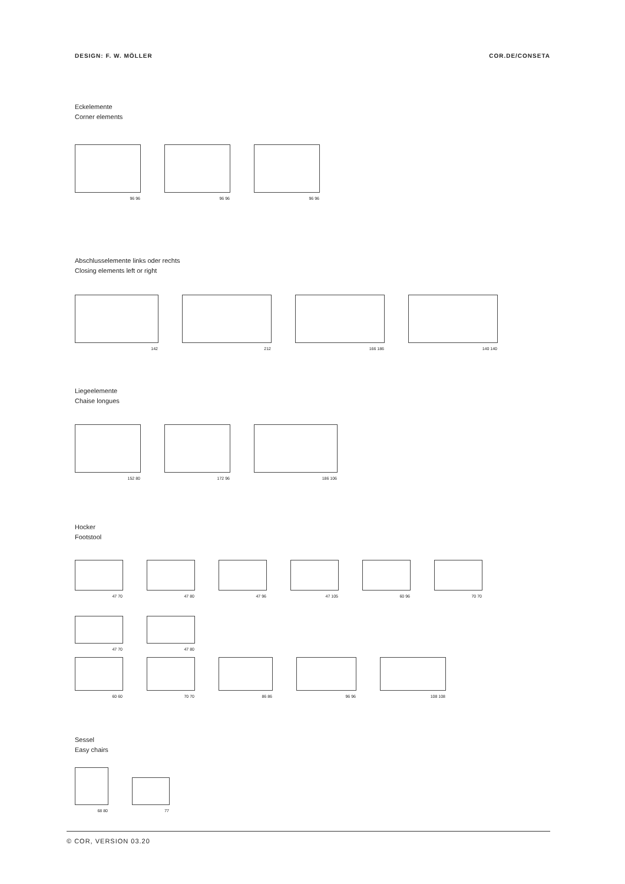DESIGN: F. W. MÖLLER COR.DE/CONSETA
Eckelemente
Corner elements
96 96
96 96
96 96
Abschlusselemente links oder rechts
Closing elements left or right
142
212
166 186
140 140
Liegeelemente
Chaise longues
152 80
172 96
186 106
Hocker
Footstool
47 70
47 80
47 96
47 105
60 96
70 70
47 70
47 80
60 60
70 70
86 86
96 96
108 108
Sessel
Easy chairs
68 80
77
© COR, VERSION 03.20